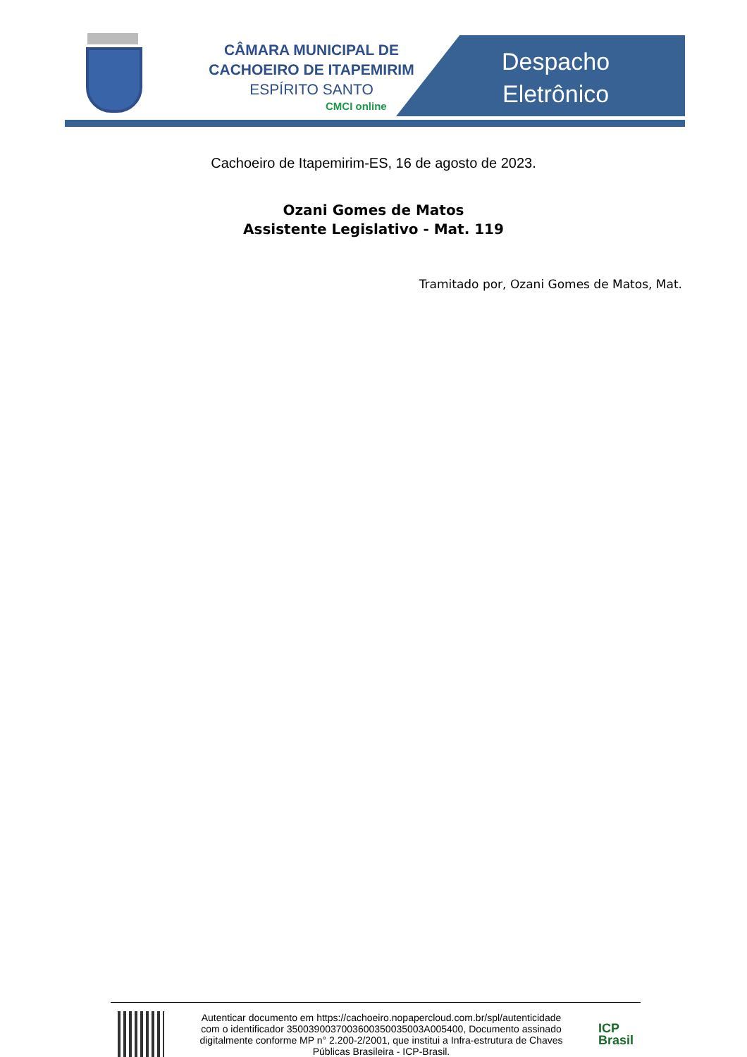CÂMARA MUNICIPAL DE
CACHOEIRO DE ITAPEMIRIM
ESPÍRITO SANTO
CMCI online
Despacho
Eletrônico
Cachoeiro de Itapemirim-ES, 16 de agosto de 2023.
Ozani Gomes de Matos
Assistente Legislativo - Mat. 119
Tramitado por, Ozani Gomes de Matos, Mat.
Autenticar documento em https://cachoeiro.nopapercloud.com.br/spl/autenticidade
com o identificador 3500390037003600350035003A005400, Documento assinado
digitalmente conforme MP n° 2.200-2/2001, que institui a Infra-estrutura de Chaves
Públicas Brasileira - ICP-Brasil.
ICP
Brasil